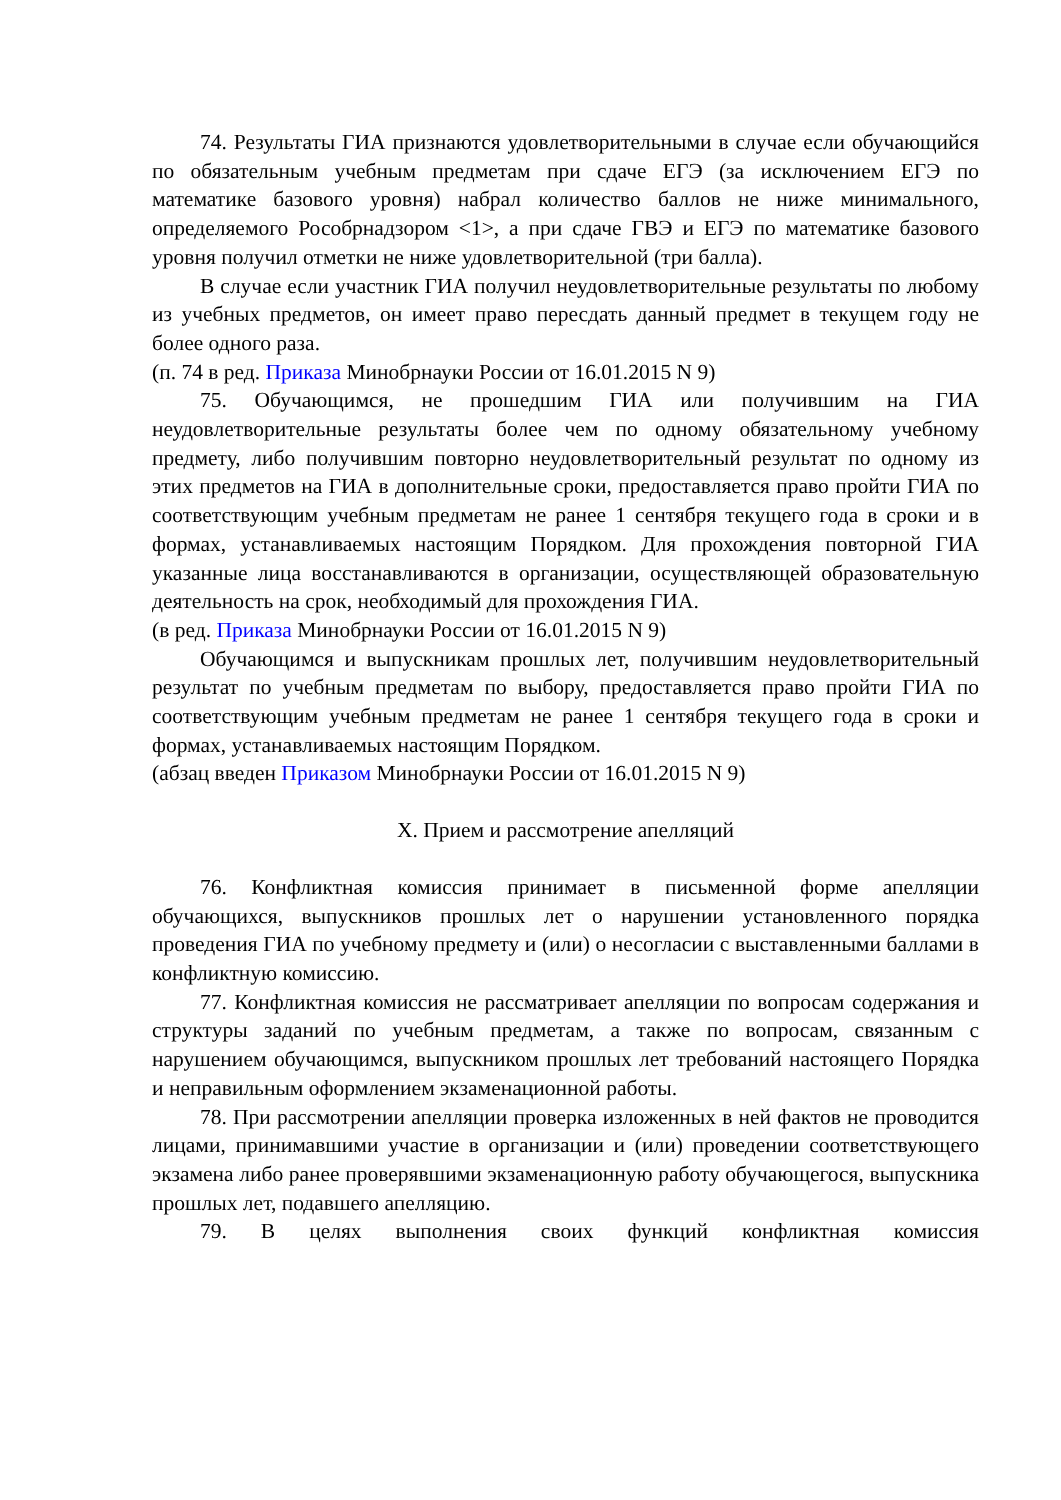74. Результаты ГИА признаются удовлетворительными в случае если обучающийся по обязательным учебным предметам при сдаче ЕГЭ (за исключением ЕГЭ по математике базового уровня) набрал количество баллов не ниже минимального, определяемого Рособрнадзором <1>, а при сдаче ГВЭ и ЕГЭ по математике базового уровня получил отметки не ниже удовлетворительной (три балла).
В случае если участник ГИА получил неудовлетворительные результаты по любому из учебных предметов, он имеет право пересдать данный предмет в текущем году не более одного раза.
(п. 74 в ред. Приказа Минобрнауки России от 16.01.2015 N 9)
75. Обучающимся, не прошедшим ГИА или получившим на ГИА неудовлетворительные результаты более чем по одному обязательному учебному предмету, либо получившим повторно неудовлетворительный результат по одному из этих предметов на ГИА в дополнительные сроки, предоставляется право пройти ГИА по соответствующим учебным предметам не ранее 1 сентября текущего года в сроки и в формах, устанавливаемых настоящим Порядком. Для прохождения повторной ГИА указанные лица восстанавливаются в организации, осуществляющей образовательную деятельность на срок, необходимый для прохождения ГИА.
(в ред. Приказа Минобрнауки России от 16.01.2015 N 9)
Обучающимся и выпускникам прошлых лет, получившим неудовлетворительный результат по учебным предметам по выбору, предоставляется право пройти ГИА по соответствующим учебным предметам не ранее 1 сентября текущего года в сроки и формах, устанавливаемых настоящим Порядком.
(абзац введен Приказом Минобрнауки России от 16.01.2015 N 9)
X. Прием и рассмотрение апелляций
76. Конфликтная комиссия принимает в письменной форме апелляции обучающихся, выпускников прошлых лет о нарушении установленного порядка проведения ГИА по учебному предмету и (или) о несогласии с выставленными баллами в конфликтную комиссию.
77. Конфликтная комиссия не рассматривает апелляции по вопросам содержания и структуры заданий по учебным предметам, а также по вопросам, связанным с нарушением обучающимся, выпускником прошлых лет требований настоящего Порядка и неправильным оформлением экзаменационной работы.
78. При рассмотрении апелляции проверка изложенных в ней фактов не проводится лицами, принимавшими участие в организации и (или) проведении соответствующего экзамена либо ранее проверявшими экзаменационную работу обучающегося, выпускника прошлых лет, подавшего апелляцию.
79. В целях выполнения своих функций конфликтная комиссия